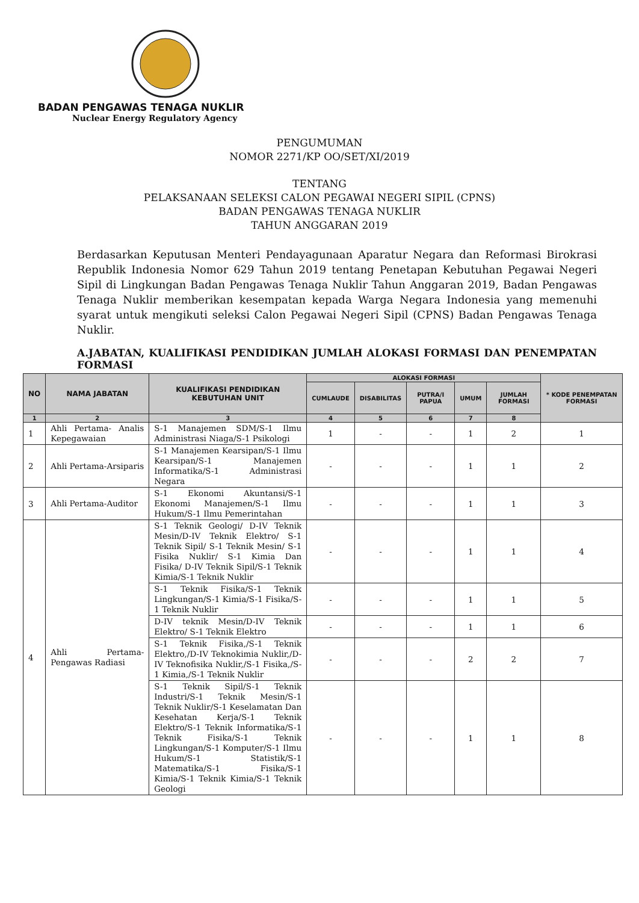BADAN PENGAWAS TENAGA NUKLIR
Nuclear Energy Regulatory Agency
PENGUMUMAN
NOMOR 2271/KP OO/SET/XI/2019
TENTANG
PELAKSANAAN SELEKSI CALON PEGAWAI NEGERI SIPIL (CPNS)
BADAN PENGAWAS TENAGA NUKLIR
TAHUN ANGGARAN 2019
Berdasarkan Keputusan Menteri Pendayagunaan Aparatur Negara dan Reformasi Birokrasi Republik Indonesia Nomor 629 Tahun 2019 tentang Penetapan Kebutuhan Pegawai Negeri Sipil di Lingkungan Badan Pengawas Tenaga Nuklir Tahun Anggaran 2019, Badan Pengawas Tenaga Nuklir memberikan kesempatan kepada Warga Negara Indonesia yang memenuhi syarat untuk mengikuti seleksi Calon Pegawai Negeri Sipil (CPNS) Badan Pengawas Tenaga Nuklir.
A.JABATAN, KUALIFIKASI PENDIDIKAN JUMLAH ALOKASI FORMASI DAN PENEMPATAN FORMASI
| NO | NAMA JABATAN | KUALIFIKASI PENDIDIKAN KEBUTUHAN UNIT | ALOKASI FORMASI | | | | | * KODE PENEMPATAN FORMASI |
| --- | --- | --- | --- | --- | --- | --- | --- | --- |
| | | | CUMLAUDE | DISABILITAS | PUTRA/I PAPUA | UMUM | JUMLAH FORMASI | |
| 1 | 2 | 3 | 4 | 5 | 6 | 7 | 8 | |
| 1 | Ahli Pertama- Analis Kepegawaian | S-1 Manajemen SDM/S-1 Ilmu Administrasi Niaga/S-1 Psikologi | 1 | - | - | 1 | 2 | 1 |
| 2 | Ahli Pertama-Arsiparis | S-1 Manajemen Kearsipan/S-1 Ilmu Kearsipan/S-1 Manajemen Informatika/S-1 Administrasi Negara | - | - | - | 1 | 1 | 2 |
| 3 | Ahli Pertama-Auditor | S-1 Ekonomi Akuntansi/S-1 Ekonomi Manajemen/S-1 Ilmu Hukum/S-1 Ilmu Pemerintahan | - | - | - | 1 | 1 | 3 |
| 4 | Ahli Pertama-Pengawas Radiasi | S-1 Teknik Geologi/ D-IV Teknik Mesin/D-IV Teknik Elektro/ S-1 Teknik Sipil/ S-1 Teknik Mesin/ S-1 Fisika Nuklir/ S-1 Kimia Dan Fisika/ D-IV Teknik Sipil/S-1 Teknik Kimia/S-1 Teknik Nuklir | - | - | - | 1 | 1 | 4 |
| | | S-1 Teknik Fisika/S-1 Teknik Lingkungan/S-1 Kimia/S-1 Fisika/S-1 Teknik Nuklir | - | - | - | 1 | 1 | 5 |
| | | D-IV teknik Mesin/D-IV Teknik Elektro/ S-1 Teknik Elektro | - | - | - | 1 | 1 | 6 |
| | | S-1 Teknik Fisika,/S-1 Teknik Elektro,/D-IV Teknokimia Nuklir,/D-IV Teknofisika Nuklir,/S-1 Fisika,/S-1 Kimia,/S-1 Teknik Nuklir | - | - | - | 2 | 2 | 7 |
| | | S-1 Teknik Sipil/S-1 Teknik Industri/S-1 Teknik Mesin/S-1 Teknik Nuklir/S-1 Keselamatan Dan Kesehatan Kerja/S-1 Teknik Elektro/S-1 Teknik Informatika/S-1 Teknik Fisika/S-1 Teknik Lingkungan/S-1 Komputer/S-1 Ilmu Hukum/S-1 Statistik/S-1 Matematika/S-1 Fisika/S-1 Kimia/S-1 Teknik Kimia/S-1 Teknik Geologi | - | - | - | 1 | 1 | 8 |